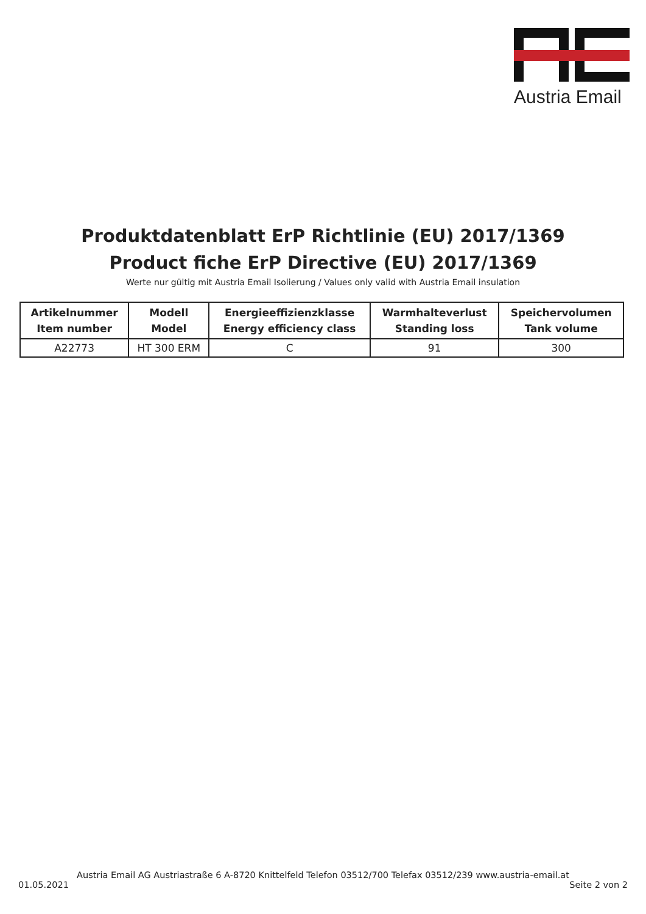Austria Email
Produktdatenblatt ErP Richtlinie (EU) 2017/1369
Product fiche ErP Directive (EU) 2017/1369
Werte nur gültig mit Austria Email Isolierung / Values only valid with Austria Email insulation
| Artikelnummer Item number | Modell Model | Energieeffizienzklasse Energy efficiency class | Warmhalteverlust Standing loss | Speichervolumen Tank volume |
| --- | --- | --- | --- | --- |
| A22773 | HT 300 ERM | C | 91 | 300 |
Austria Email AG Austriastraße 6 A-8720 Knittelfeld Telefon 03512/700 Telefax 03512/239 www.austria-email.at
01.05.2021 Seite 2 von 2